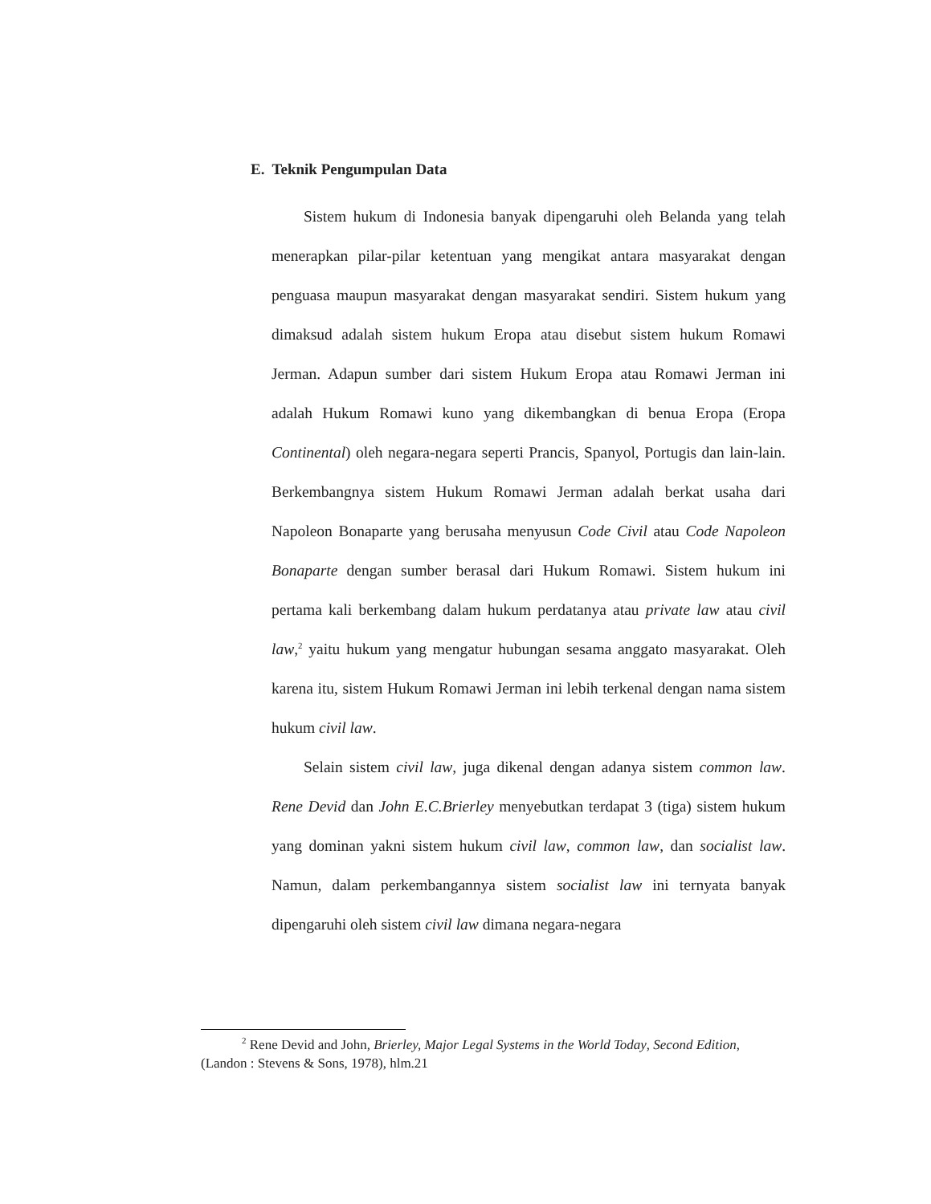E. Teknik Pengumpulan Data
Sistem hukum di Indonesia banyak dipengaruhi oleh Belanda yang telah menerapkan pilar-pilar ketentuan yang mengikat antara masyarakat dengan penguasa maupun masyarakat dengan masyarakat sendiri. Sistem hukum yang dimaksud adalah sistem hukum Eropa atau disebut sistem hukum Romawi Jerman. Adapun sumber dari sistem Hukum Eropa atau Romawi Jerman ini adalah Hukum Romawi kuno yang dikembangkan di benua Eropa (Eropa Continental) oleh negara-negara seperti Prancis, Spanyol, Portugis dan lain-lain. Berkembangnya sistem Hukum Romawi Jerman adalah berkat usaha dari Napoleon Bonaparte yang berusaha menyusun Code Civil atau Code Napoleon Bonaparte dengan sumber berasal dari Hukum Romawi. Sistem hukum ini pertama kali berkembang dalam hukum perdatanya atau private law atau civil law,<sup>2</sup> yaitu hukum yang mengatur hubungan sesama anggato masyarakat. Oleh karena itu, sistem Hukum Romawi Jerman ini lebih terkenal dengan nama sistem hukum civil law.
Selain sistem civil law, juga dikenal dengan adanya sistem common law. Rene Devid dan John E.C.Brierley menyebutkan terdapat 3 (tiga) sistem hukum yang dominan yakni sistem hukum civil law, common law, dan socialist law. Namun, dalam perkembangannya sistem socialist law ini ternyata banyak dipengaruhi oleh sistem civil law dimana negara-negara
<sup>2</sup> Rene Devid and John, Brierley, Major Legal Systems in the World Today, Second Edition, (Landon : Stevens & Sons, 1978), hlm.21